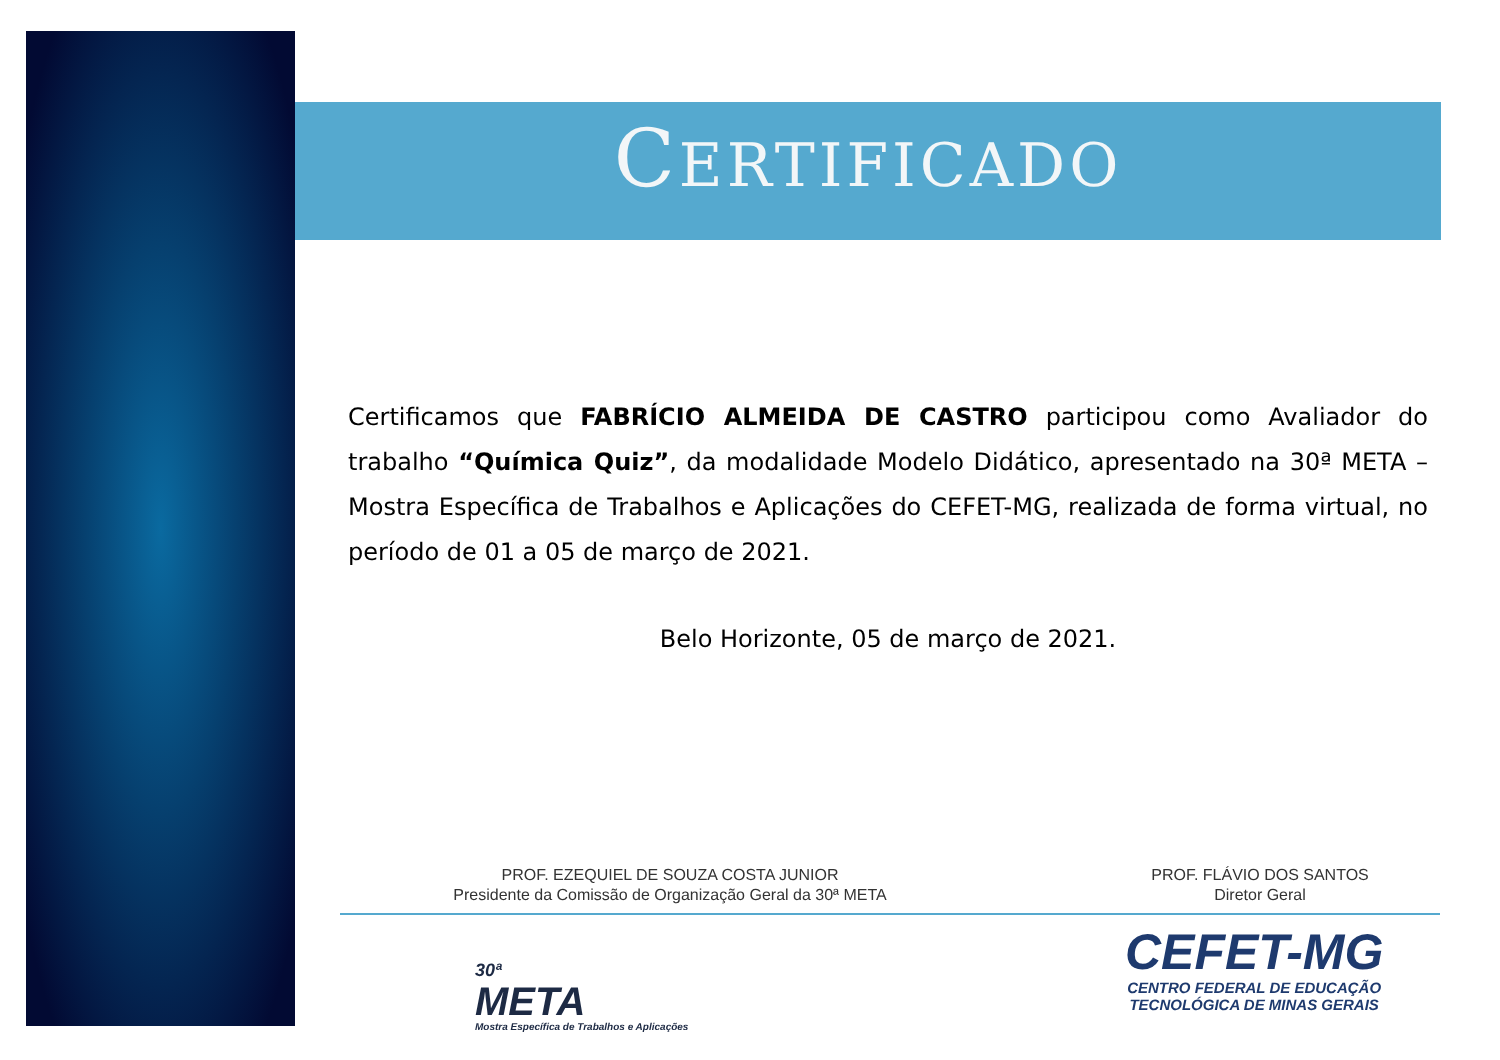CERTIFICADO
Certificamos que FABRÍCIO ALMEIDA DE CASTRO participou como Avaliador do trabalho “Química Quiz”, da modalidade Modelo Didático, apresentado na 30ª META – Mostra Específica de Trabalhos e Aplicações do CEFET-MG, realizada de forma virtual, no período de 01 a 05 de março de 2021.
Belo Horizonte, 05 de março de 2021.
PROF. EZEQUIEL DE SOUZA COSTA JUNIOR
Presidente da Comissão de Organização Geral da 30ª META
PROF. FLÁVIO DOS SANTOS
Diretor Geral
30ª
META
Mostra Específica de Trabalhos e Aplicações
CEFET-MG
CENTRO FEDERAL DE EDUCAÇÃO
TECNOLÓGICA DE MINAS GERAIS